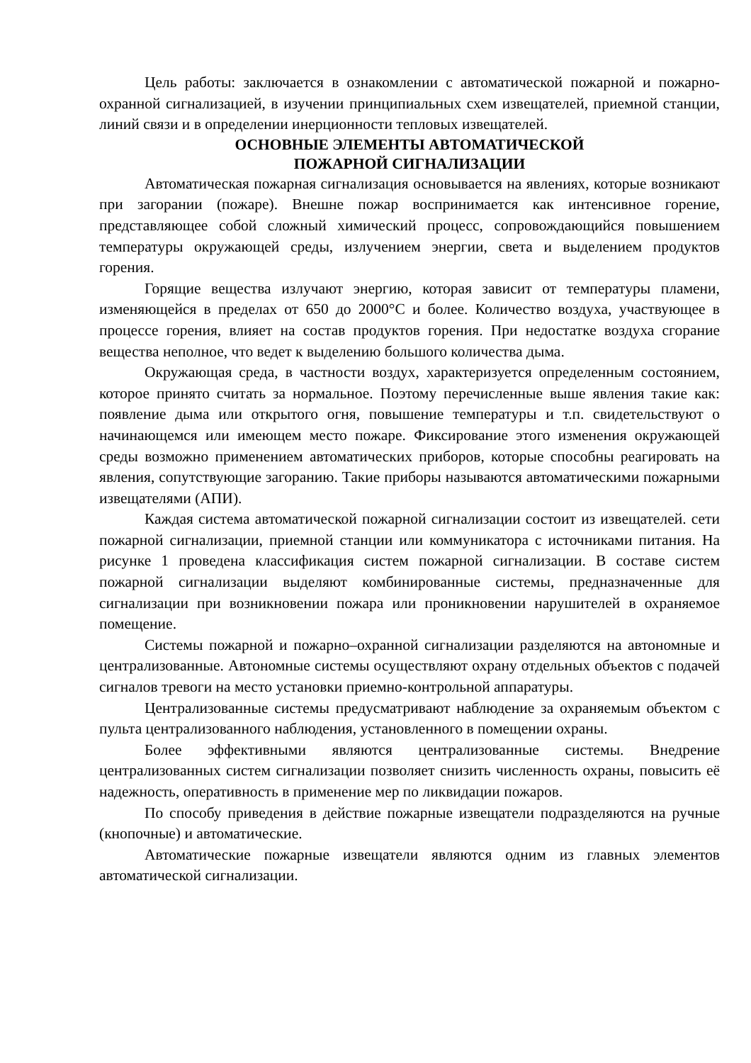Цель работы: заключается в ознакомлении с автоматической пожарной и пожарно-охранной сигнализацией, в изучении принципиальных схем извещателей, приемной станции, линий связи и в определении инерционности тепловых извещателей.
ОСНОВНЫЕ ЭЛЕМЕНТЫ АВТОМАТИЧЕСКОЙ
ПОЖАРНОЙ СИГНАЛИЗАЦИИ
Автоматическая пожарная сигнализация основывается на явлениях, которые возникают при загорании (пожаре). Внешне пожар воспринимается как интенсивное горение, представляющее собой сложный химический процесс, сопровождающийся повышением температуры окружающей среды, излучением энергии, света и выделением продуктов горения.
Горящие вещества излучают энергию, которая зависит от температуры пламени, изменяющейся в пределах от 650 до 2000°С и более. Количество воздуха, участвующее в процессе горения, влияет на состав продуктов горения. При недостатке воздуха сгорание вещества неполное, что ведет к выделению большого количества дыма.
Окружающая среда, в частности воздух, характеризуется определенным состоянием, которое принято считать за нормальное. Поэтому перечисленные выше явления такие как: появление дыма или открытого огня, повышение температуры и т.п. свидетельствуют о начинающемся или имеющем место пожаре. Фиксирование этого изменения окружающей среды возможно применением автоматических приборов, которые способны реагировать на явления, сопутствующие загоранию. Такие приборы называются автоматическими пожарными извещателями (АПИ).
Каждая система автоматической пожарной сигнализации состоит из извещателей. сети пожарной сигнализации, приемной станции или коммуникатора с источниками питания. На рисунке 1 проведена классификация систем пожарной сигнализации. В составе систем пожарной сигнализации выделяют комбинированные системы, предназначенные для сигнализации при возникновении пожара или проникновении нарушителей в охраняемое помещение.
Системы пожарной и пожарно–охранной сигнализации разделяются на автономные и централизованные. Автономные системы осуществляют охрану отдельных объектов с подачей сигналов тревоги на место установки приемно-контрольной аппаратуры.
Централизованные системы предусматривают наблюдение за охраняемым объектом с пульта централизованного наблюдения, установленного в помещении охраны.
Более эффективными являются централизованные системы. Внедрение централизованных систем сигнализации позволяет снизить численность охраны, повысить её надежность, оперативность в применение мер по ликвидации пожаров.
По способу приведения в действие пожарные извещатели подразделяются на ручные (кнопочные) и автоматические.
Автоматические пожарные извещатели являются одним из главных элементов автоматической сигнализации.